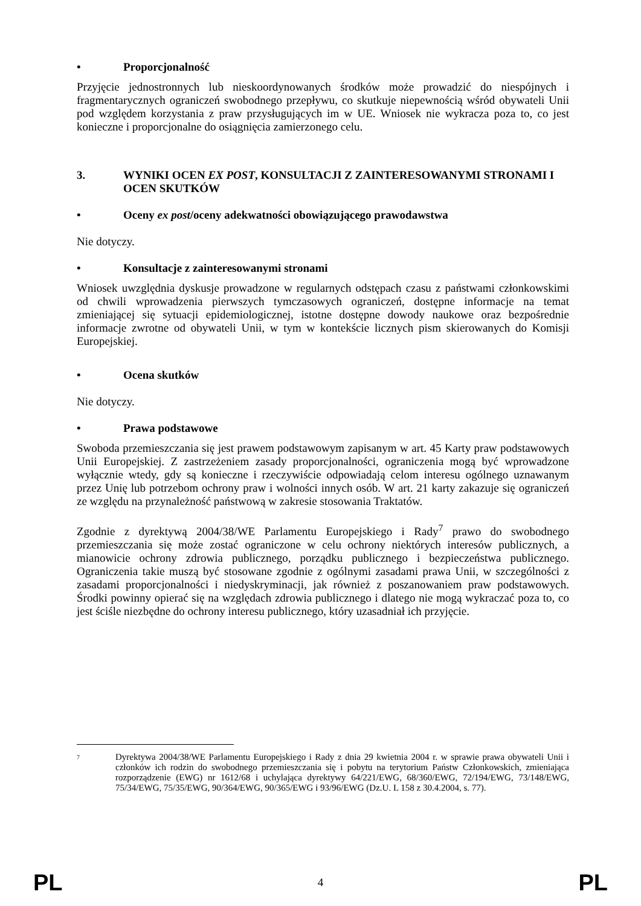• Proporcjonalność
Przyjęcie jednostronnych lub nieskoordynowanych środków może prowadzić do niespójnych i fragmentarycznych ograniczeń swobodnego przepływu, co skutkuje niepewnością wśród obywateli Unii pod względem korzystania z praw przysługujących im w UE. Wniosek nie wykracza poza to, co jest konieczne i proporcjonalne do osiągnięcia zamierzonego celu.
3. WYNIKI OCEN EX POST, KONSULTACJI Z ZAINTERESOWANYMI STRONAMI I OCEN SKUTKÓW
• Oceny ex post/oceny adekwatności obowiązującego prawodawstwa
Nie dotyczy.
• Konsultacje z zainteresowanymi stronami
Wniosek uwzględnia dyskusje prowadzone w regularnych odstępach czasu z państwami członkowskimi od chwili wprowadzenia pierwszych tymczasowych ograniczeń, dostępne informacje na temat zmieniającej się sytuacji epidemiologicznej, istotne dostępne dowody naukowe oraz bezpośrednie informacje zwrotne od obywateli Unii, w tym w kontekście licznych pism skierowanych do Komisji Europejskiej.
• Ocena skutków
Nie dotyczy.
• Prawa podstawowe
Swoboda przemieszczania się jest prawem podstawowym zapisanym w art. 45 Karty praw podstawowych Unii Europejskiej. Z zastrzeżeniem zasady proporcjonalności, ograniczenia mogą być wprowadzone wyłącznie wtedy, gdy są konieczne i rzeczywiście odpowiadają celom interesu ogólnego uznawanym przez Unię lub potrzebom ochrony praw i wolności innych osób. W art. 21 karty zakazuje się ograniczeń ze względu na przynależność państwową w zakresie stosowania Traktatów.
Zgodnie z dyrektywą 2004/38/WE Parlamentu Europejskiego i Rady<sup>7</sup> prawo do swobodnego przemieszczania się może zostać ograniczone w celu ochrony niektórych interesów publicznych, a mianowicie ochrony zdrowia publicznego, porządku publicznego i bezpieczeństwa publicznego. Ograniczenia takie muszą być stosowane zgodnie z ogólnymi zasadami prawa Unii, w szczególności z zasadami proporcjonalności i niedyskryminacji, jak również z poszanowaniem praw podstawowych. Środki powinny opierać się na względach zdrowia publicznego i dlatego nie mogą wykraczać poza to, co jest ściśle niezbędne do ochrony interesu publicznego, który uzasadniał ich przyjęcie.
7 Dyrektywa 2004/38/WE Parlamentu Europejskiego i Rady z dnia 29 kwietnia 2004 r. w sprawie prawa obywateli Unii i członków ich rodzin do swobodnego przemieszczania się i pobytu na terytorium Państw Członkowskich, zmieniająca rozporządzenie (EWG) nr 1612/68 i uchylająca dyrektywy 64/221/EWG, 68/360/EWG, 72/194/EWG, 73/148/EWG, 75/34/EWG, 75/35/EWG, 90/364/EWG, 90/365/EWG i 93/96/EWG (Dz.U. L 158 z 30.4.2004, s. 77).
PL 4 PL